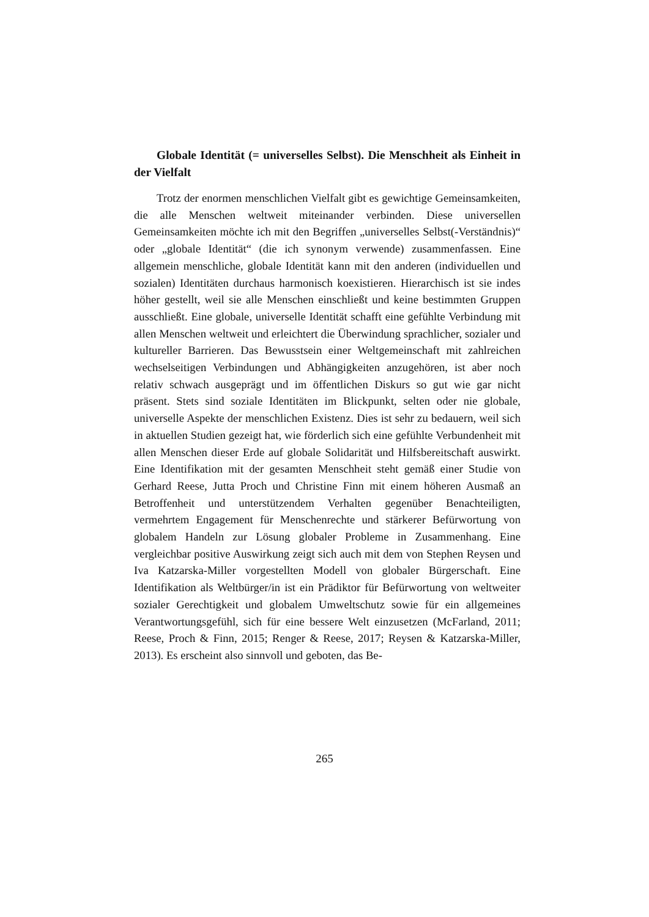Globale Identität (= universelles Selbst). Die Menschheit als Einheit in der Vielfalt
Trotz der enormen menschlichen Vielfalt gibt es gewichtige Gemeinsamkeiten, die alle Menschen weltweit miteinander verbinden. Diese universellen Gemeinsamkeiten möchte ich mit den Begriffen „universelles Selbst(-Verständnis)“ oder „globale Identität“ (die ich synonym verwende) zusammenfassen. Eine allgemein menschliche, globale Identität kann mit den anderen (individuellen und sozialen) Identitäten durchaus harmonisch koexistieren. Hierarchisch ist sie indes höher gestellt, weil sie alle Menschen einschließt und keine bestimmten Gruppen ausschließt. Eine globale, universelle Identität schafft eine gefühlte Verbindung mit allen Menschen weltweit und erleichtert die Überwindung sprachlicher, sozialer und kultureller Barrieren. Das Bewusstsein einer Weltgemeinschaft mit zahlreichen wechselseitigen Verbindungen und Abhängigkeiten anzugehören, ist aber noch relativ schwach ausgeprägt und im öffentlichen Diskurs so gut wie gar nicht präsent. Stets sind soziale Identitäten im Blickpunkt, selten oder nie globale, universelle Aspekte der menschlichen Existenz. Dies ist sehr zu bedauern, weil sich in aktuellen Studien gezeigt hat, wie förderlich sich eine gefühlte Verbundenheit mit allen Menschen dieser Erde auf globale Solidarität und Hilfsbereitschaft auswirkt. Eine Identifikation mit der gesamten Menschheit steht gemäß einer Studie von Gerhard Reese, Jutta Proch und Christine Finn mit einem höheren Ausmaß an Betroffenheit und unterstützendem Verhalten gegenüber Benachteiligten, vermehrtem Engagement für Menschenrechte und stärkerer Befürwortung von globalem Handeln zur Lösung globaler Probleme in Zusammenhang. Eine vergleichbar positive Auswirkung zeigt sich auch mit dem von Stephen Reysen und Iva Katzarska-Miller vorgestellten Modell von globaler Bürgerschaft. Eine Identifikation als Weltbürger/in ist ein Prädiktor für Befürwortung von weltweiter sozialer Gerechtigkeit und globalem Umweltschutz sowie für ein allgemeines Verantwortungsgefühl, sich für eine bessere Welt einzusetzen (McFarland, 2011; Reese, Proch & Finn, 2015; Renger & Reese, 2017; Reysen & Katzarska-Miller, 2013). Es erscheint also sinnvoll und geboten, das Be-
265